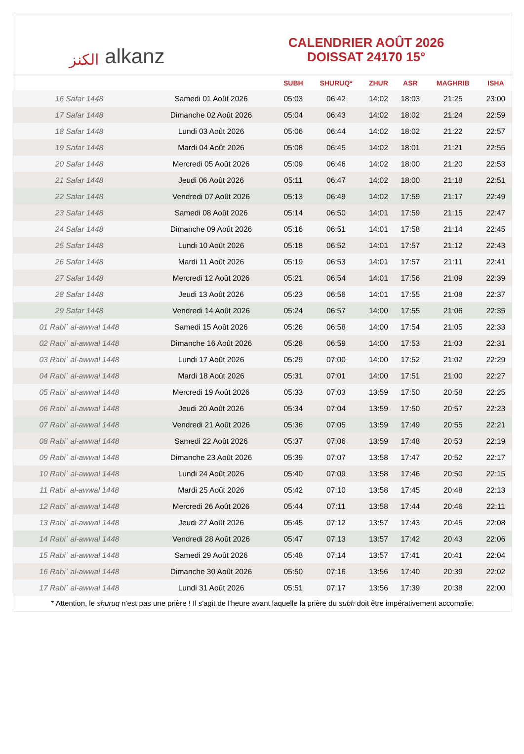الكنز alkanz
CALENDRIER AOÛT 2026
DOISSAT 24170 15°
| | | SUBH | SHURUQ* | ZHUR | ASR | MAGHRIB | ISHA |
| --- | --- | --- | --- | --- | --- | --- | --- |
| 16 Safar 1448 | Samedi 01 Août 2026 | 05:03 | 06:42 | 14:02 | 18:03 | 21:25 | 23:00 |
| 17 Safar 1448 | Dimanche 02 Août 2026 | 05:04 | 06:43 | 14:02 | 18:02 | 21:24 | 22:59 |
| 18 Safar 1448 | Lundi 03 Août 2026 | 05:06 | 06:44 | 14:02 | 18:02 | 21:22 | 22:57 |
| 19 Safar 1448 | Mardi 04 Août 2026 | 05:08 | 06:45 | 14:02 | 18:01 | 21:21 | 22:55 |
| 20 Safar 1448 | Mercredi 05 Août 2026 | 05:09 | 06:46 | 14:02 | 18:00 | 21:20 | 22:53 |
| 21 Safar 1448 | Jeudi 06 Août 2026 | 05:11 | 06:47 | 14:02 | 18:00 | 21:18 | 22:51 |
| 22 Safar 1448 | Vendredi 07 Août 2026 | 05:13 | 06:49 | 14:02 | 17:59 | 21:17 | 22:49 |
| 23 Safar 1448 | Samedi 08 Août 2026 | 05:14 | 06:50 | 14:01 | 17:59 | 21:15 | 22:47 |
| 24 Safar 1448 | Dimanche 09 Août 2026 | 05:16 | 06:51 | 14:01 | 17:58 | 21:14 | 22:45 |
| 25 Safar 1448 | Lundi 10 Août 2026 | 05:18 | 06:52 | 14:01 | 17:57 | 21:12 | 22:43 |
| 26 Safar 1448 | Mardi 11 Août 2026 | 05:19 | 06:53 | 14:01 | 17:57 | 21:11 | 22:41 |
| 27 Safar 1448 | Mercredi 12 Août 2026 | 05:21 | 06:54 | 14:01 | 17:56 | 21:09 | 22:39 |
| 28 Safar 1448 | Jeudi 13 Août 2026 | 05:23 | 06:56 | 14:01 | 17:55 | 21:08 | 22:37 |
| 29 Safar 1448 | Vendredi 14 Août 2026 | 05:24 | 06:57 | 14:00 | 17:55 | 21:06 | 22:35 |
| 01 Rabiʿ al-awwal 1448 | Samedi 15 Août 2026 | 05:26 | 06:58 | 14:00 | 17:54 | 21:05 | 22:33 |
| 02 Rabiʿ al-awwal 1448 | Dimanche 16 Août 2026 | 05:28 | 06:59 | 14:00 | 17:53 | 21:03 | 22:31 |
| 03 Rabiʿ al-awwal 1448 | Lundi 17 Août 2026 | 05:29 | 07:00 | 14:00 | 17:52 | 21:02 | 22:29 |
| 04 Rabiʿ al-awwal 1448 | Mardi 18 Août 2026 | 05:31 | 07:01 | 14:00 | 17:51 | 21:00 | 22:27 |
| 05 Rabiʿ al-awwal 1448 | Mercredi 19 Août 2026 | 05:33 | 07:03 | 13:59 | 17:50 | 20:58 | 22:25 |
| 06 Rabiʿ al-awwal 1448 | Jeudi 20 Août 2026 | 05:34 | 07:04 | 13:59 | 17:50 | 20:57 | 22:23 |
| 07 Rabiʿ al-awwal 1448 | Vendredi 21 Août 2026 | 05:36 | 07:05 | 13:59 | 17:49 | 20:55 | 22:21 |
| 08 Rabiʿ al-awwal 1448 | Samedi 22 Août 2026 | 05:37 | 07:06 | 13:59 | 17:48 | 20:53 | 22:19 |
| 09 Rabiʿ al-awwal 1448 | Dimanche 23 Août 2026 | 05:39 | 07:07 | 13:58 | 17:47 | 20:52 | 22:17 |
| 10 Rabiʿ al-awwal 1448 | Lundi 24 Août 2026 | 05:40 | 07:09 | 13:58 | 17:46 | 20:50 | 22:15 |
| 11 Rabiʿ al-awwal 1448 | Mardi 25 Août 2026 | 05:42 | 07:10 | 13:58 | 17:45 | 20:48 | 22:13 |
| 12 Rabiʿ al-awwal 1448 | Mercredi 26 Août 2026 | 05:44 | 07:11 | 13:58 | 17:44 | 20:46 | 22:11 |
| 13 Rabiʿ al-awwal 1448 | Jeudi 27 Août 2026 | 05:45 | 07:12 | 13:57 | 17:43 | 20:45 | 22:08 |
| 14 Rabiʿ al-awwal 1448 | Vendredi 28 Août 2026 | 05:47 | 07:13 | 13:57 | 17:42 | 20:43 | 22:06 |
| 15 Rabiʿ al-awwal 1448 | Samedi 29 Août 2026 | 05:48 | 07:14 | 13:57 | 17:41 | 20:41 | 22:04 |
| 16 Rabiʿ al-awwal 1448 | Dimanche 30 Août 2026 | 05:50 | 07:16 | 13:56 | 17:40 | 20:39 | 22:02 |
| 17 Rabiʿ al-awwal 1448 | Lundi 31 Août 2026 | 05:51 | 07:17 | 13:56 | 17:39 | 20:38 | 22:00 |
* Attention, le shuruq n'est pas une prière ! Il s'agit de l'heure avant laquelle la prière du subh doit être impérativement accomplie.